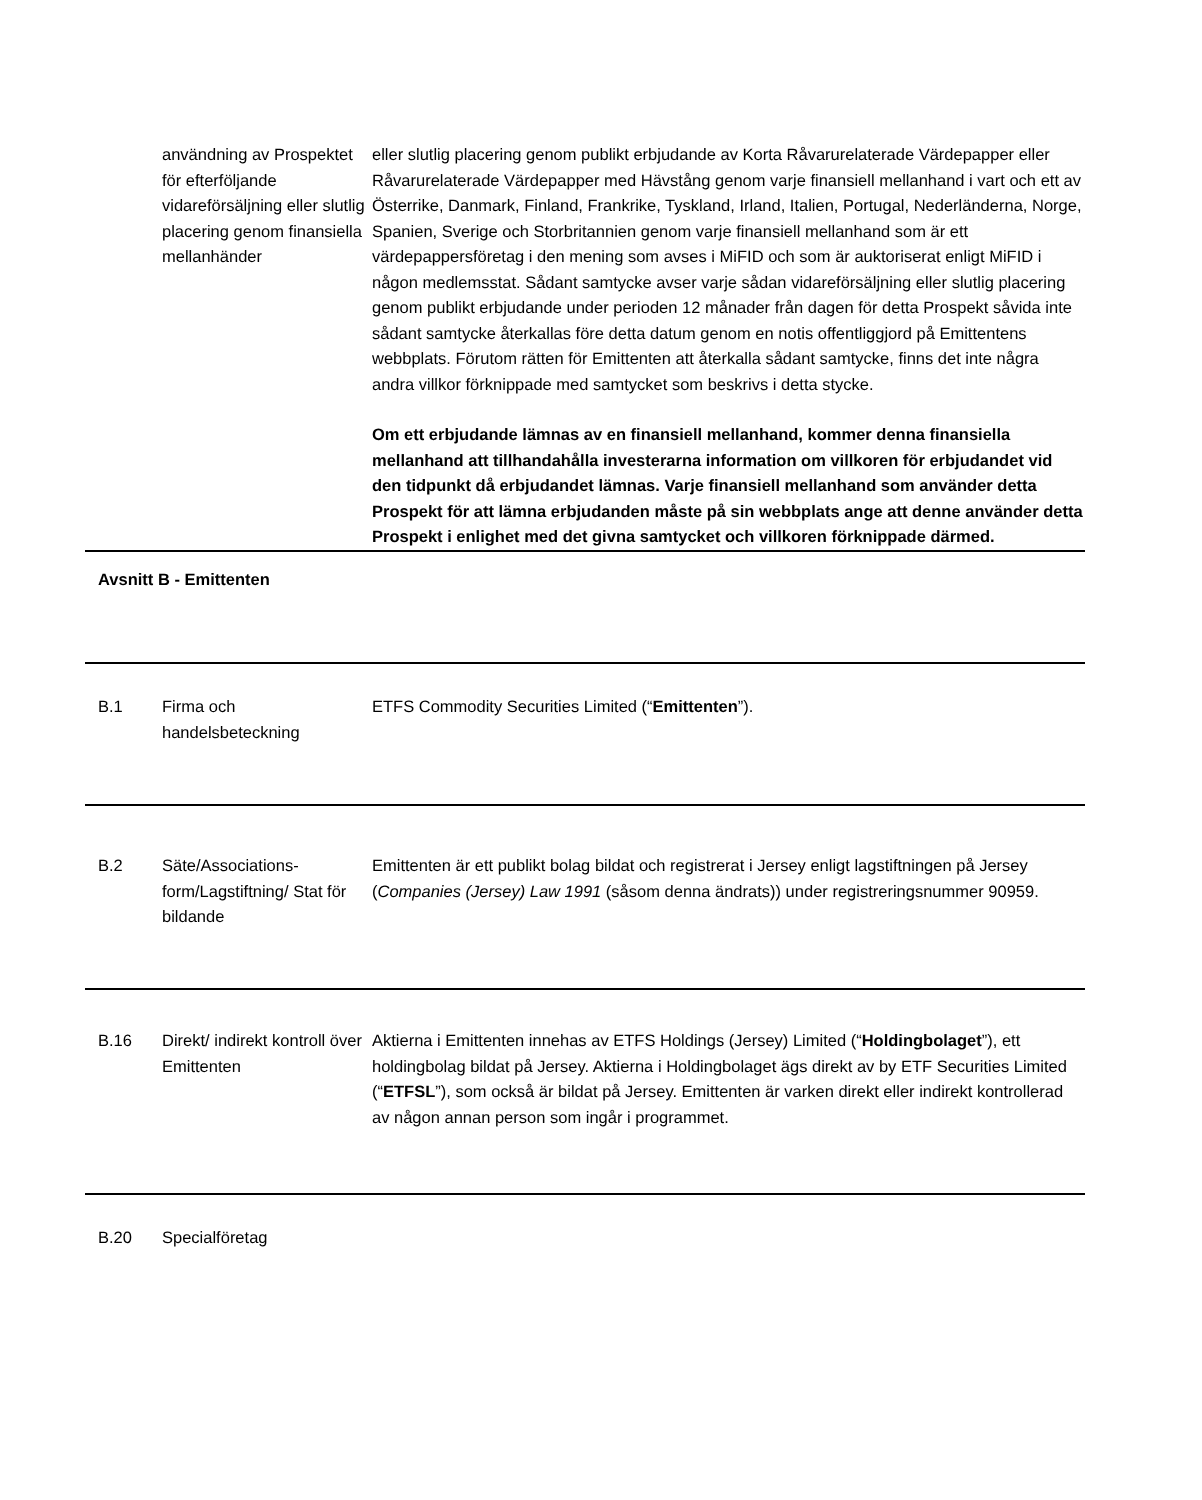| | användning av Prospektet för efterföljande vidareförsäljning eller slutlig placering genom finansiella mellanhänder | eller slutlig placering genom publikt erbjudande av Korta Råvarurelaterade Värdepapper eller Råvarurelaterade Värdepapper med Hävstång genom varje finansiell mellanhand i vart och ett av Österrike, Danmark, Finland, Frankrike, Tyskland, Irland, Italien, Portugal, Nederländerna, Norge, Spanien, Sverige och Storbritannien genom varje finansiell mellanhand som är ett värdepappersföretag i den mening som avses i MiFID och som är auktoriserat enligt MiFID i någon medlemsstat. Sådant samtycke avser varje sådan vidareförsäljning eller slutlig placering genom publikt erbjudande under perioden 12 månader från dagen för detta Prospekt såvida inte sådant samtycke återkallas före detta datum genom en notis offentliggjord på Emittentens webbplats. Förutom rätten för Emittenten att återkalla sådant samtycke, finns det inte några andra villkor förknippade med samtycket som beskrivs i detta stycke. Om ett erbjudande lämnas av en finansiell mellanhand, kommer denna finansiella mellanhand att tillhandahålla investerarna information om villkoren för erbjudandet vid den tidpunkt då erbjudandet lämnas. Varje finansiell mellanhand som använder detta Prospekt för att lämna erbjudanden måste på sin webbplats ange att denne använder detta Prospekt i enlighet med det givna samtycket och villkoren förknippade därmed. |
| Avsnitt B - Emittenten | | |
| B.1 | Firma och handelsbeteckning | ETFS Commodity Securities Limited (“ Emittenten ”). |
| B.2 | Säte/Associations-form/Lagstiftning/ Stat för bildande | Emittenten är ett publikt bolag bildat och registrerat i Jersey enligt lagstiftningen på Jersey ( Companies (Jersey) Law 1991 (såsom denna ändrats)) under registreringsnummer 90959. |
| B.16 | Direkt/ indirekt kontroll över Emittenten | Aktierna i Emittenten innehas av ETFS Holdings (Jersey) Limited (“ Holdingbolaget ”), ett holdingbolag bildat på Jersey. Aktierna i Holdingbolaget ägs direkt av by ETF Securities Limited (“ ETFSL ”), som också är bildat på Jersey. Emittenten är varken direkt eller indirekt kontrollerad av någon annan person som ingår i programmet. |
| B.20 | Specialföretag | |